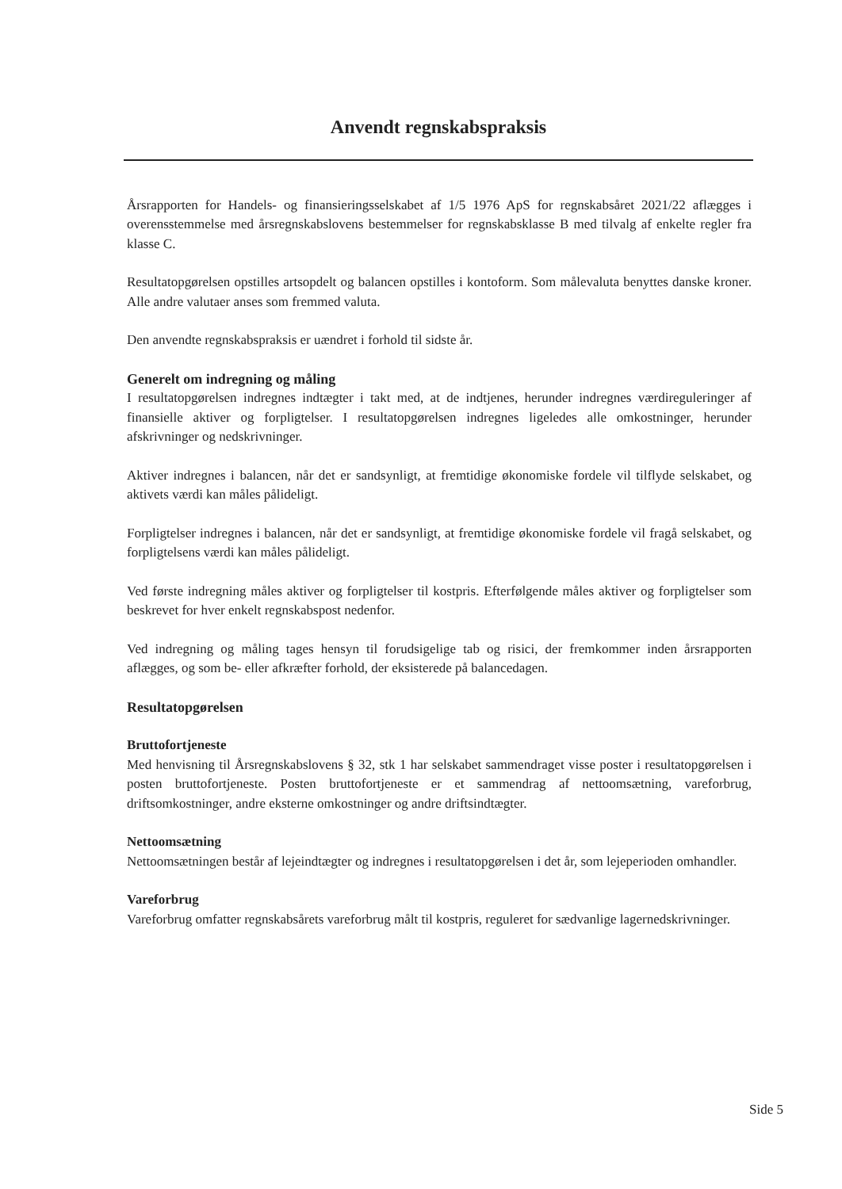Anvendt regnskabspraksis
Årsrapporten for Handels- og finansieringsselskabet af 1/5 1976 ApS for regnskabsåret 2021/22 aflægges i overensstemmelse med årsregnskabslovens bestemmelser for regnskabsklasse B med tilvalg af enkelte regler fra klasse C.
Resultatopgørelsen opstilles artsopdelt og balancen opstilles i kontoform. Som målevaluta benyttes danske kroner. Alle andre valutaer anses som fremmed valuta.
Den anvendte regnskabspraksis er uændret i forhold til sidste år.
Generelt om indregning og måling
I resultatopgørelsen indregnes indtægter i takt med, at de indtjenes, herunder indregnes værdireguleringer af finansielle aktiver og forpligtelser. I resultatopgørelsen indregnes ligeledes alle omkostninger, herunder afskrivninger og nedskrivninger.
Aktiver indregnes i balancen, når det er sandsynligt, at fremtidige økonomiske fordele vil tilflyde selskabet, og aktivets værdi kan måles pålideligt.
Forpligtelser indregnes i balancen, når det er sandsynligt, at fremtidige økonomiske fordele vil fragå selskabet, og forpligtelsens værdi kan måles pålideligt.
Ved første indregning måles aktiver og forpligtelser til kostpris. Efterfølgende måles aktiver og forpligtelser som beskrevet for hver enkelt regnskabspost nedenfor.
Ved indregning og måling tages hensyn til forudsigelige tab og risici, der fremkommer inden årsrapporten aflægges, og som be- eller afkræfter forhold, der eksisterede på balancedagen.
Resultatopgørelsen
Bruttofortjeneste
Med henvisning til Årsregnskabslovens § 32, stk 1 har selskabet sammendraget visse poster i resultatopgørelsen i posten bruttofortjeneste. Posten bruttofortjeneste er et sammendrag af nettoomsætning, vareforbrug, driftsomkostninger, andre eksterne omkostninger og andre driftsindtægter.
Nettoomsætning
Nettoomsætningen består af lejeindtægter og indregnes i resultatopgørelsen i det år, som lejeperioden omhandler.
Vareforbrug
Vareforbrug omfatter regnskabsårets vareforbrug målt til kostpris, reguleret for sædvanlige lagernedskrivninger.
Side 5